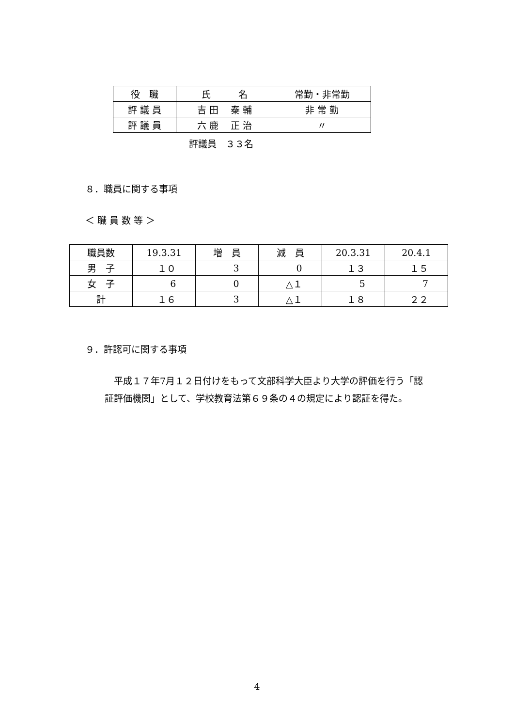| 役 職 | 氏 名 | 常勤・非常勤 |
| --- | --- | --- |
| 評 議 員 | 吉 田 秦 輔 | 非 常 勤 |
| 評 議 員 | 六 鹿 正 治 | 〃 |
評議員　３３名
８．職員に関する事項
＜ 職 員 数 等 ＞
| 職員数 | 19.3.31 | 増 員 | 減 員 | 20.3.31 | 20.4.1 |
| --- | --- | --- | --- | --- | --- |
| 男 子 | １０ | 3 | 0 | １３ | １５ |
| 女 子 | 6 | 0 | △１ | 5 | 7 |
| 計 | １６ | 3 | △１ | １８ | ２２ |
９．許認可に関する事項
　平成１７年7月１２日付けをもって文部科学大臣より大学の評価を行う「認証評価機関」として、学校教育法第６９条の４の規定により認証を得た。
4